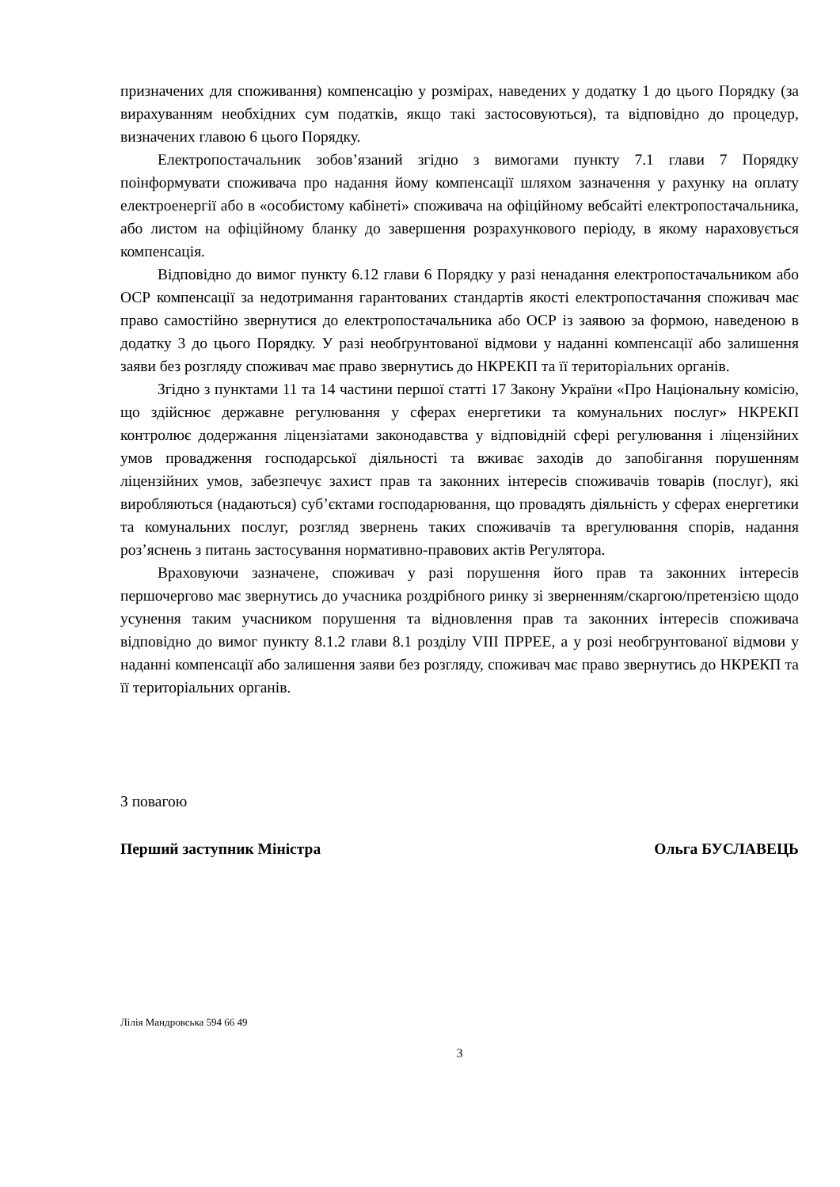призначених для споживання) компенсацію у розмірах, наведених у додатку 1 до цього Порядку (за вирахуванням необхідних сум податків, якщо такі застосовуються), та відповідно до процедур, визначених главою 6 цього Порядку.
Електропостачальник зобов’язаний згідно з вимогами пункту 7.1 глави 7 Порядку поінформувати споживача про надання йому компенсації шляхом зазначення у рахунку на оплату електроенергії або в «особистому кабінеті» споживача на офіційному вебсайті електропостачальника, або листом на офіційному бланку до завершення розрахункового періоду, в якому нараховується компенсація.
Відповідно до вимог пункту 6.12 глави 6 Порядку у разі ненадання електропостачальником або ОСР компенсації за недотримання гарантованих стандартів якості електропостачання споживач має право самостійно звернутися до електропостачальника або ОСР із заявою за формою, наведеною в додатку 3 до цього Порядку. У разі необґрунтованої відмови у наданні компенсації або залишення заяви без розгляду споживач має право звернутись до НКРЕКП та її територіальних органів.
Згідно з пунктами 11 та 14 частини першої статті 17 Закону України «Про Національну комісію, що здійснює державне регулювання у сферах енергетики та комунальних послуг» НКРЕКП контролює додержання ліцензіатами законодавства у відповідній сфері регулювання і ліцензійних умов провадження господарської діяльності та вживає заходів до запобігання порушенням ліцензійних умов, забезпечує захист прав та законних інтересів споживачів товарів (послуг), які виробляються (надаються) суб’єктами господарювання, що провадять діяльність у сферах енергетики та комунальних послуг, розгляд звернень таких споживачів та врегулювання спорів, надання роз’яснень з питань застосування нормативно-правових актів Регулятора.
Враховуючи зазначене, споживач у разі порушення його прав та законних інтересів першочергово має звернутись до учасника роздрібного ринку зі зверненням/скаргою/претензією щодо усунення таким учасником порушення та відновлення прав та законних інтересів споживача відповідно до вимог пункту 8.1.2 глави 8.1 розділу VIII ПРРЕЕ, а у розі необгрунтованої відмови у наданні компенсації або залишення заяви без розгляду, споживач має право звернутись до НКРЕКП та її територіальних органів.
З повагою
Перший заступник Міністра Ольга БУСЛАВЕЦЬ
Лілія Мандровська 594 66 49
3